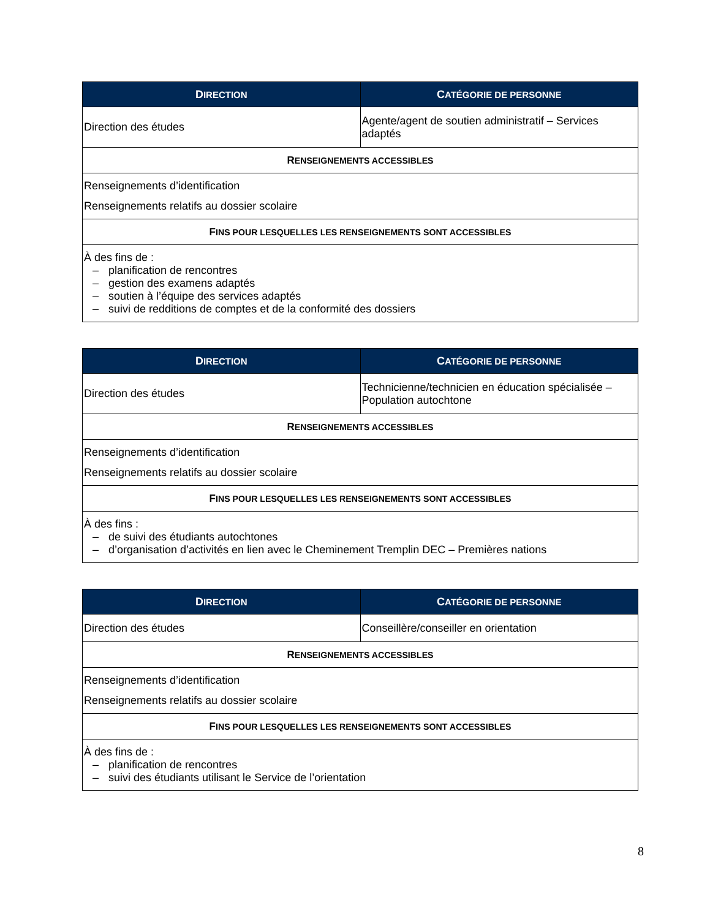| D IRECTION | C ATÉGORIE DE PERSONNE |
| --- | --- |
| Direction des études | Agente/agent de soutien administratif – Services adaptés |
| R ENSEIGNEMENTS ACCESSIBLES | |
| Renseignements d’identification Renseignements relatifs au dossier scolaire | |
| F INS POUR LESQUELLES LES RENSEIGNEMENTS SONT ACCESSIBLES | |
| À des fins de : – planification de rencontres – gestion des examens adaptés – soutien à l’équipe des services adaptés – suivi de redditions de comptes et de la conformité des dossiers | |
| D IRECTION | C ATÉGORIE DE PERSONNE |
| --- | --- |
| Direction des études | Technicienne/technicien en éducation spécialisée – Population autochtone |
| R ENSEIGNEMENTS ACCESSIBLES | |
| Renseignements d’identification Renseignements relatifs au dossier scolaire | |
| F INS POUR LESQUELLES LES RENSEIGNEMENTS SONT ACCESSIBLES | |
| À des fins : – de suivi des étudiants autochtones – d’organisation d’activités en lien avec le Cheminement Tremplin DEC – Premières nations | |
| D IRECTION | C ATÉGORIE DE PERSONNE |
| --- | --- |
| Direction des études | Conseillère/conseiller en orientation |
| R ENSEIGNEMENTS ACCESSIBLES | |
| Renseignements d’identification Renseignements relatifs au dossier scolaire | |
| F INS POUR LESQUELLES LES RENSEIGNEMENTS SONT ACCESSIBLES | |
| À des fins de : – planification de rencontres – suivi des étudiants utilisant le Service de l’orientation | |
8